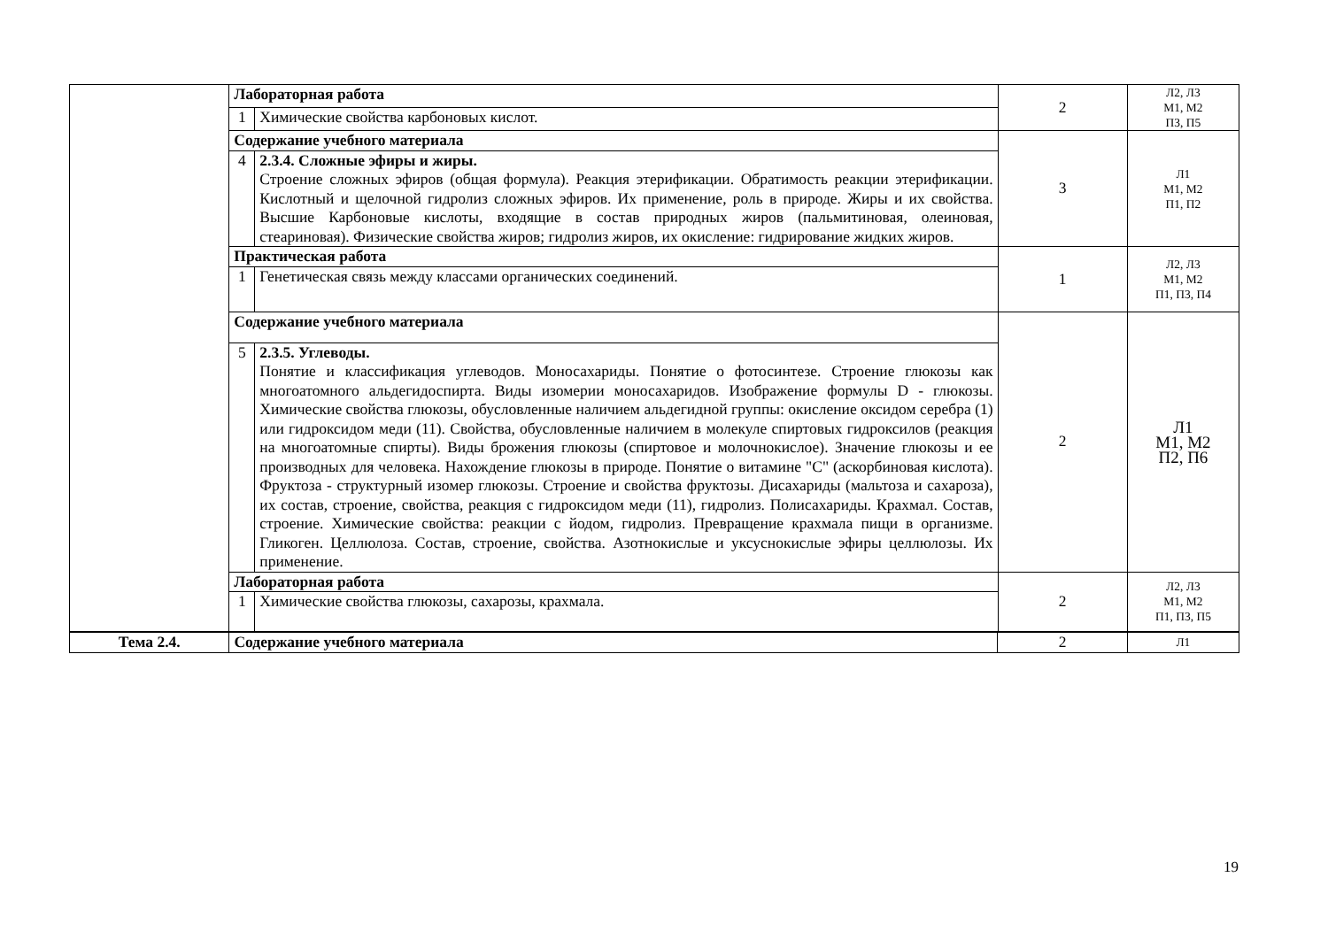| | Лабораторная работа | | 2 | Л2, Л3 М1, М2 П3, П5 |
| | 1 | Химические свойства карбоновых кислот. | | |
| | Содержание учебного материала | | 3 | Л1 М1, М2 П1, П2 |
| | 4 | 2.3.4. Сложные эфиры и жиры. Строение сложных эфиров (общая формула). Реакция этерификации. Обратимость реакции этерификации. Кислотный и щелочной гидролиз сложных эфиров. Их применение, роль в природе. Жиры и их свойства. Высшие Карбоновые кислоты, входящие в состав природных жиров (пальмитиновая, олеиновая, стеариновая). Физические свойства жиров; гидролиз жиров, их окисление: гидрирование жидких жиров. | | |
| | Практическая работа | | 1 | Л2, Л3 М1, М2 П1, П3, П4 |
| | 1 | Генетическая связь между классами органических соединений. | | |
| | Содержание учебного материала | | 2 | Л1 М1, М2 П2, П6 |
| | 5 | 2.3.5. Углеводы. Понятие и классификация углеводов. Моносахариды. Понятие о фотосинтезе. Строение глюкозы как многоатомного альдегидоспирта. Виды изомерии моносахаридов. Изображение формулы D - глюкозы. Химические свойства глюкозы, обусловленные наличием альдегидной группы: окисление оксидом серебра (1) или гидроксидом меди (11). Свойства, обусловленные наличием в молекуле спиртовых гидроксилов (реакция на многоатомные спирты). Виды брожения глюкозы (спиртовое и молочнокислое). Значение глюкозы и ее производных для человека. Нахождение глюкозы в природе. Понятие о витамине "С" (аскорбиновая кислота). Фруктоза - структурный изомер глюкозы. Строение и свойства фруктозы. Дисахариды (мальтоза и сахароза), их состав, строение, свойства, реакция с гидроксидом меди (11), гидролиз. Полисахариды. Крахмал. Состав, строение. Химические свойства: реакции с йодом, гидролиз. Превращение крахмала пищи в организме. Гликоген. Целлюлоза. Состав, строение, свойства. Азотнокислые и уксуснокислые эфиры целлюлозы. Их применение. | | |
| | Лабораторная работа | | 2 | Л2, Л3 М1, М2 П1, П3, П5 |
| | 1 | Химические свойства глюкозы, сахарозы, крахмала. | | |
| Тема 2.4. | Содержание учебного материала | 2 | Л1 |
19